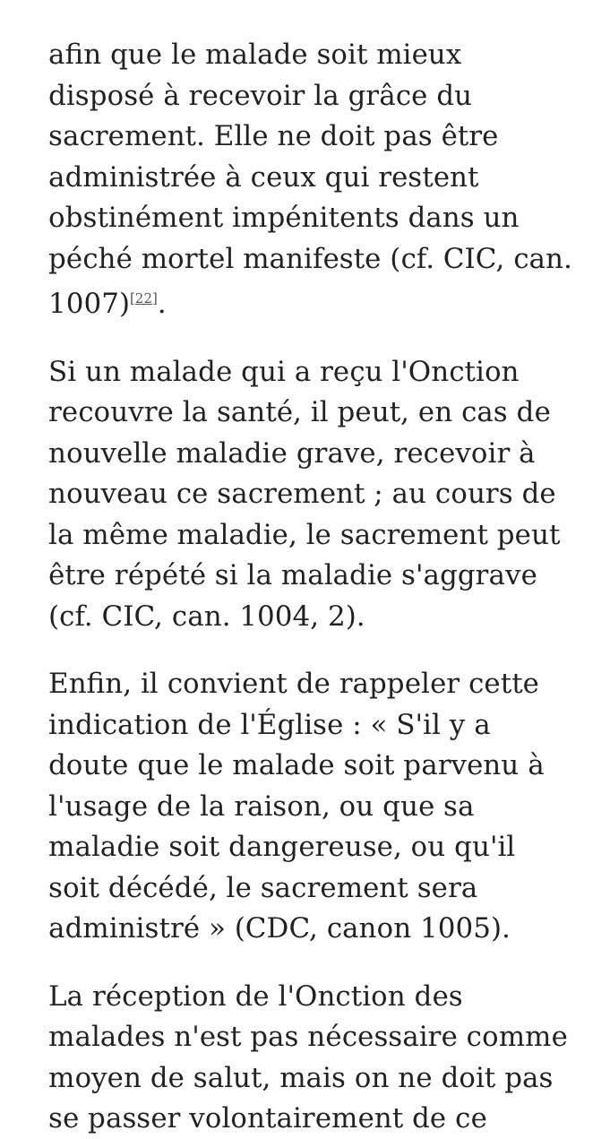afin que le malade soit mieux disposé à recevoir la grâce du sacrement. Elle ne doit pas être administrée à ceux qui restent obstinément impénitents dans un péché mortel manifeste (cf. CIC, can. 1007)<sup>[22]</sup>.
Si un malade qui a reçu l'Onction recouvre la santé, il peut, en cas de nouvelle maladie grave, recevoir à nouveau ce sacrement ; au cours de la même maladie, le sacrement peut être répété si la maladie s'aggrave (cf. CIC, can. 1004, 2).
Enfin, il convient de rappeler cette indication de l'Église : « S'il y a doute que le malade soit parvenu à l'usage de la raison, ou que sa maladie soit dangereuse, ou qu'il soit décédé, le sacrement sera administré » (CDC, canon 1005).
La réception de l'Onction des malades n'est pas nécessaire comme moyen de salut, mais on ne doit pas se passer volontairement de ce